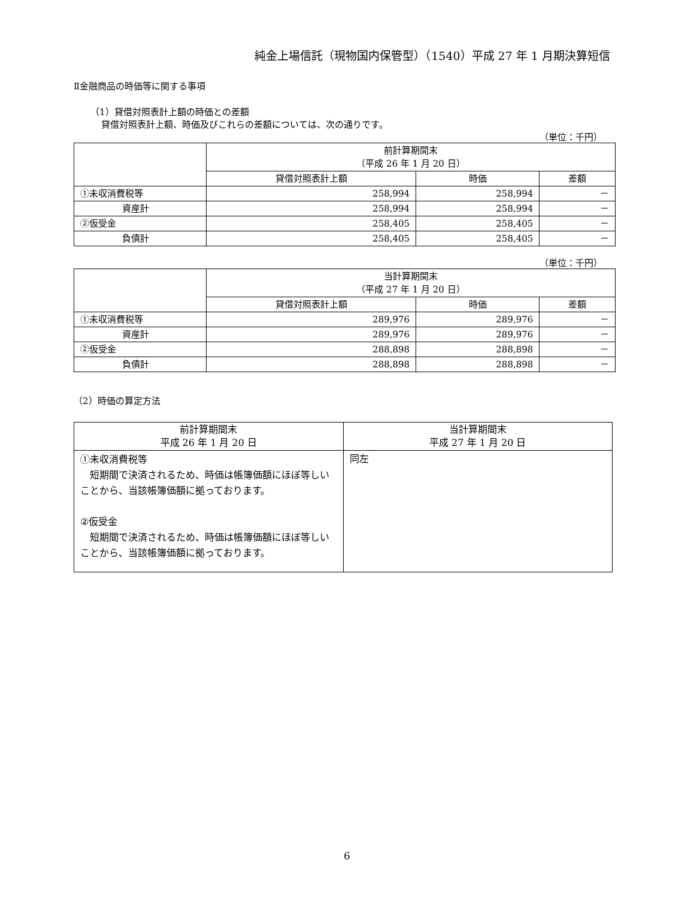純金上場信託（現物国内保管型）（1540）平成 27 年 1 月期決算短信
Ⅱ金融商品の時価等に関する事項
（1）貸借対照表計上額の時価との差額
貸借対照表計上額、時価及びこれらの差額については、次の通りです。
（単位：千円）
| | 前計算期間末 （平成 26 年 1 月 20 日） | | |
| --- | --- | --- | --- |
| | 貸借対照表計上額 | 時価 | 差額 |
| ①未収消費税等 | 258,994 | 258,994 | － |
| 資産計 | 258,994 | 258,994 | － |
| ②仮受金 | 258,405 | 258,405 | － |
| 負債計 | 258,405 | 258,405 | － |
（単位：千円）
| | 当計算期間末 （平成 27 年 1 月 20 日） | | |
| --- | --- | --- | --- |
| | 貸借対照表計上額 | 時価 | 差額 |
| ①未収消費税等 | 289,976 | 289,976 | － |
| 資産計 | 289,976 | 289,976 | － |
| ②仮受金 | 288,898 | 288,898 | － |
| 負債計 | 288,898 | 288,898 | － |
（2）時価の算定方法
| 前計算期間末 平成 26 年 1 月 20 日 | 当計算期間末 平成 27 年 1 月 20 日 |
| --- | --- |
| ①未収消費税等 短期間で決済されるため、時価は帳簿価額にほぼ等しいことから、当該帳簿価額に拠っております。 ②仮受金 短期間で決済されるため、時価は帳簿価額にほぼ等しいことから、当該帳簿価額に拠っております。 | 同左 |
6